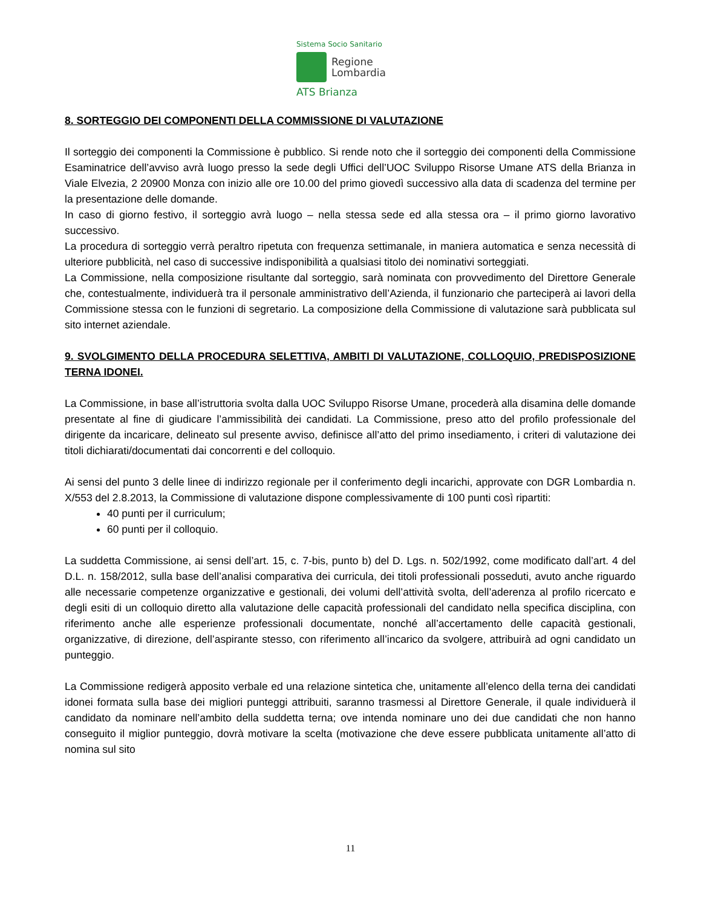Sistema Socio Sanitario
Regione
Lombardia
ATS Brianza
8. SORTEGGIO DEI COMPONENTI DELLA COMMISSIONE DI VALUTAZIONE
Il sorteggio dei componenti la Commissione è pubblico. Si rende noto che il sorteggio dei componenti della Commissione Esaminatrice dell’avviso avrà luogo presso la sede degli Uffici dell’UOC Sviluppo Risorse Umane ATS della Brianza in Viale Elvezia, 2 20900 Monza con inizio alle ore 10.00 del primo giovedì successivo alla data di scadenza del termine per la presentazione delle domande.
In caso di giorno festivo, il sorteggio avrà luogo – nella stessa sede ed alla stessa ora – il primo giorno lavorativo successivo.
La procedura di sorteggio verrà peraltro ripetuta con frequenza settimanale, in maniera automatica e senza necessità di ulteriore pubblicità, nel caso di successive indisponibilità a qualsiasi titolo dei nominativi sorteggiati.
La Commissione, nella composizione risultante dal sorteggio, sarà nominata con provvedimento del Direttore Generale che, contestualmente, individuerà tra il personale amministrativo dell’Azienda, il funzionario che parteciperà ai lavori della Commissione stessa con le funzioni di segretario. La composizione della Commissione di valutazione sarà pubblicata sul sito internet aziendale.
9. SVOLGIMENTO DELLA PROCEDURA SELETTIVA, AMBITI DI VALUTAZIONE, COLLOQUIO, PREDISPOSIZIONE TERNA IDONEI.
La Commissione, in base all’istruttoria svolta dalla UOC Sviluppo Risorse Umane, procederà alla disamina delle domande presentate al fine di giudicare l’ammissibilità dei candidati. La Commissione, preso atto del profilo professionale del dirigente da incaricare, delineato sul presente avviso, definisce all’atto del primo insediamento, i criteri di valutazione dei titoli dichiarati/documentati dai concorrenti e del colloquio.
Ai sensi del punto 3 delle linee di indirizzo regionale per il conferimento degli incarichi, approvate con DGR Lombardia n. X/553 del 2.8.2013, la Commissione di valutazione dispone complessivamente di 100 punti così ripartiti:
40 punti per il curriculum;
60 punti per il colloquio.
La suddetta Commissione, ai sensi dell’art. 15, c. 7-bis, punto b) del D. Lgs. n. 502/1992, come modificato dall’art. 4 del D.L. n. 158/2012, sulla base dell’analisi comparativa dei curricula, dei titoli professionali posseduti, avuto anche riguardo alle necessarie competenze organizzative e gestionali, dei volumi dell’attività svolta, dell’aderenza al profilo ricercato e degli esiti di un colloquio diretto alla valutazione delle capacità professionali del candidato nella specifica disciplina, con riferimento anche alle esperienze professionali documentate, nonché all’accertamento delle capacità gestionali, organizzative, di direzione, dell’aspirante stesso, con riferimento all’incarico da svolgere, attribuirà ad ogni candidato un punteggio.
La Commissione redigerà apposito verbale ed una relazione sintetica che, unitamente all’elenco della terna dei candidati idonei formata sulla base dei migliori punteggi attribuiti, saranno trasmessi al Direttore Generale, il quale individuerà il candidato da nominare nell’ambito della suddetta terna; ove intenda nominare uno dei due candidati che non hanno conseguito il miglior punteggio, dovrà motivare la scelta (motivazione che deve essere pubblicata unitamente all’atto di nomina sul sito
11